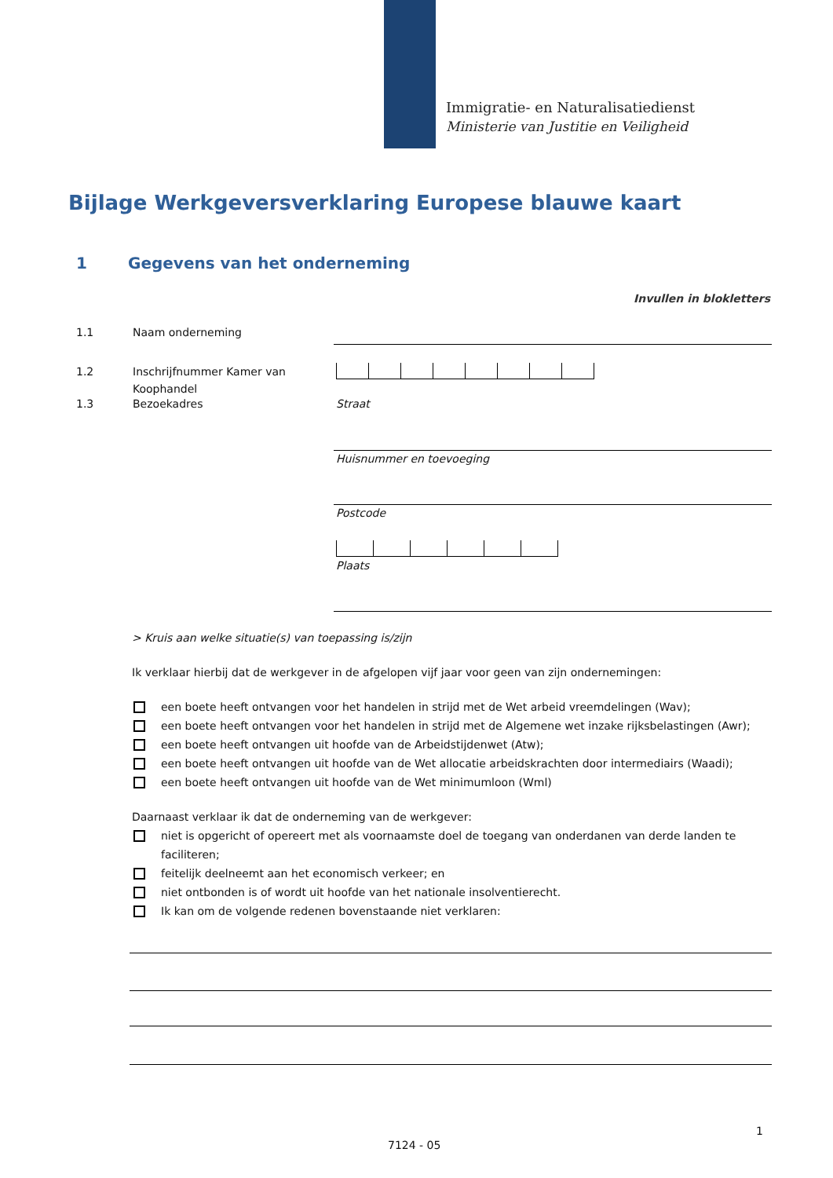Immigratie- en Naturalisatiedienst
Ministerie van Justitie en Veiligheid
Bijlage Werkgeversverklaring Europese blauwe kaart
1 Gegevens van het onderneming
Invullen in blokletters
1.1 Naam onderneming
1.2 Inschrijfnummer Kamer van
Koophandel
1.3 Bezoekadres Straat
Huisnummer en toevoeging
Postcode
Plaats
> Kruis aan welke situatie(s) van toepassing is/zijn
Ik verklaar hierbij dat de werkgever in de afgelopen vijf jaar voor geen van zijn ondernemingen:
een boete heeft ontvangen voor het handelen in strijd met de Wet arbeid vreemdelingen (Wav);
een boete heeft ontvangen voor het handelen in strijd met de Algemene wet inzake rijksbelastingen (Awr);
een boete heeft ontvangen uit hoofde van de Arbeidstijdenwet (Atw);
een boete heeft ontvangen uit hoofde van de Wet allocatie arbeidskrachten door intermediairs (Waadi);
een boete heeft ontvangen uit hoofde van de Wet minimumloon (Wml)
Daarnaast verklaar ik dat de onderneming van de werkgever:
niet is opgericht of opereert met als voornaamste doel de toegang van onderdanen van derde landen te faciliteren;
feitelijk deelneemt aan het economisch verkeer; en
niet ontbonden is of wordt uit hoofde van het nationale insolventierecht.
Ik kan om de volgende redenen bovenstaande niet verklaren:
1
7124 - 05